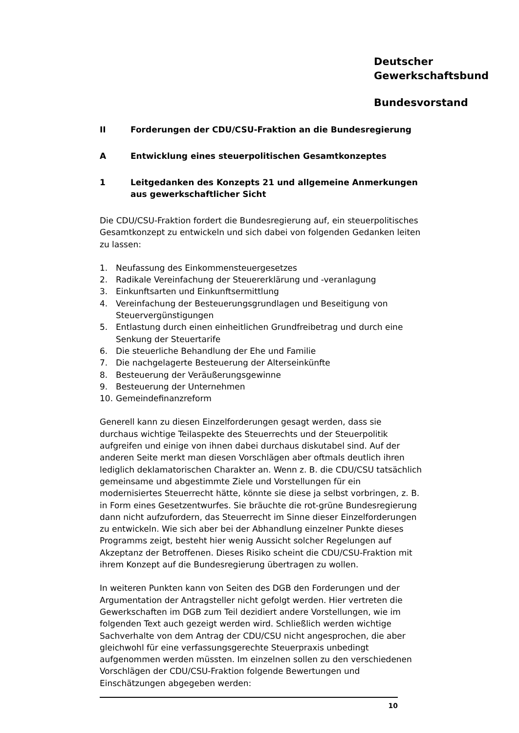Deutscher
Gewerkschaftsbund
Bundesvorstand
II Forderungen der CDU/CSU-Fraktion an die Bundesregierung
A Entwicklung eines steuerpolitischen Gesamtkonzeptes
1 Leitgedanken des Konzepts 21 und allgemeine Anmerkungen aus gewerkschaftlicher Sicht
Die CDU/CSU-Fraktion fordert die Bundesregierung auf, ein steuerpolitisches Gesamtkonzept zu entwickeln und sich dabei von folgenden Gedanken leiten zu lassen:
1. Neufassung des Einkommensteuergesetzes
2. Radikale Vereinfachung der Steuererklärung und -veranlagung
3. Einkunftsarten und Einkunftsermittlung
4. Vereinfachung der Besteuerungsgrundlagen und Beseitigung von Steuervergünstigungen
5. Entlastung durch einen einheitlichen Grundfreibetrag und durch eine Senkung der Steuertarife
6. Die steuerliche Behandlung der Ehe und Familie
7. Die nachgelagerte Besteuerung der Alterseinkünfte
8. Besteuerung der Veräußerungsgewinne
9. Besteuerung der Unternehmen
10. Gemeindefinanzreform
Generell kann zu diesen Einzelforderungen gesagt werden, dass sie durchaus wichtige Teilaspekte des Steuerrechts und der Steuerpolitik aufgreifen und einige von ihnen dabei durchaus diskutabel sind. Auf der anderen Seite merkt man diesen Vorschlägen aber oftmals deutlich ihren lediglich deklamatorischen Charakter an. Wenn z. B. die CDU/CSU tatsächlich gemeinsame und abgestimmte Ziele und Vorstellungen für ein modernisiertes Steuerrecht hätte, könnte sie diese ja selbst vorbringen, z. B. in Form eines Gesetzentwurfes. Sie bräuchte die rot-grüne Bundesregierung dann nicht aufzufordern, das Steuerrecht im Sinne dieser Einzelforderungen zu entwickeln. Wie sich aber bei der Abhandlung einzelner Punkte dieses Programms zeigt, besteht hier wenig Aussicht solcher Regelungen auf Akzeptanz der Betroffenen. Dieses Risiko scheint die CDU/CSU-Fraktion mit ihrem Konzept auf die Bundesregierung übertragen zu wollen.
In weiteren Punkten kann von Seiten des DGB den Forderungen und der Argumentation der Antragsteller nicht gefolgt werden. Hier vertreten die Gewerkschaften im DGB zum Teil dezidiert andere Vorstellungen, wie im folgenden Text auch gezeigt werden wird. Schließlich werden wichtige Sachverhalte von dem Antrag der CDU/CSU nicht angesprochen, die aber gleichwohl für eine verfassungsgerechte Steuerpraxis unbedingt aufgenommen werden müssten. Im einzelnen sollen zu den verschiedenen Vorschlägen der CDU/CSU-Fraktion folgende Bewertungen und Einschätzungen abgegeben werden:
10